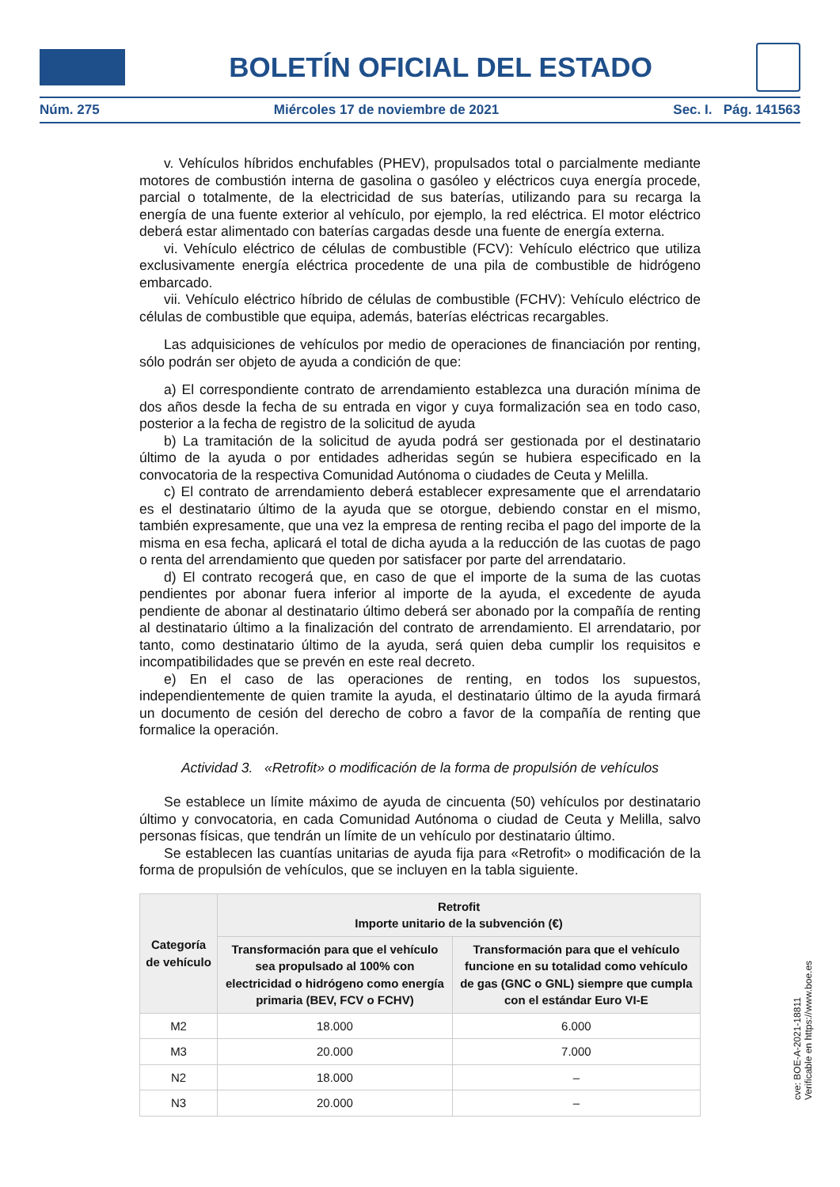BOLETÍN OFICIAL DEL ESTADO
Núm. 275 Miércoles 17 de noviembre de 2021 Sec. I. Pág. 141563
v. Vehículos híbridos enchufables (PHEV), propulsados total o parcialmente mediante motores de combustión interna de gasolina o gasóleo y eléctricos cuya energía procede, parcial o totalmente, de la electricidad de sus baterías, utilizando para su recarga la energía de una fuente exterior al vehículo, por ejemplo, la red eléctrica. El motor eléctrico deberá estar alimentado con baterías cargadas desde una fuente de energía externa.
vi. Vehículo eléctrico de células de combustible (FCV): Vehículo eléctrico que utiliza exclusivamente energía eléctrica procedente de una pila de combustible de hidrógeno embarcado.
vii. Vehículo eléctrico híbrido de células de combustible (FCHV): Vehículo eléctrico de células de combustible que equipa, además, baterías eléctricas recargables.
Las adquisiciones de vehículos por medio de operaciones de financiación por renting, sólo podrán ser objeto de ayuda a condición de que:
a) El correspondiente contrato de arrendamiento establezca una duración mínima de dos años desde la fecha de su entrada en vigor y cuya formalización sea en todo caso, posterior a la fecha de registro de la solicitud de ayuda
b) La tramitación de la solicitud de ayuda podrá ser gestionada por el destinatario último de la ayuda o por entidades adheridas según se hubiera especificado en la convocatoria de la respectiva Comunidad Autónoma o ciudades de Ceuta y Melilla.
c) El contrato de arrendamiento deberá establecer expresamente que el arrendatario es el destinatario último de la ayuda que se otorgue, debiendo constar en el mismo, también expresamente, que una vez la empresa de renting reciba el pago del importe de la misma en esa fecha, aplicará el total de dicha ayuda a la reducción de las cuotas de pago o renta del arrendamiento que queden por satisfacer por parte del arrendatario.
d) El contrato recogerá que, en caso de que el importe de la suma de las cuotas pendientes por abonar fuera inferior al importe de la ayuda, el excedente de ayuda pendiente de abonar al destinatario último deberá ser abonado por la compañía de renting al destinatario último a la finalización del contrato de arrendamiento. El arrendatario, por tanto, como destinatario último de la ayuda, será quien deba cumplir los requisitos e incompatibilidades que se prevén en este real decreto.
e) En el caso de las operaciones de renting, en todos los supuestos, independientemente de quien tramite la ayuda, el destinatario último de la ayuda firmará un documento de cesión del derecho de cobro a favor de la compañía de renting que formalice la operación.
Actividad 3. «Retrofit» o modificación de la forma de propulsión de vehículos
Se establece un límite máximo de ayuda de cincuenta (50) vehículos por destinatario último y convocatoria, en cada Comunidad Autónoma o ciudad de Ceuta y Melilla, salvo personas físicas, que tendrán un límite de un vehículo por destinatario último.
Se establecen las cuantías unitarias de ayuda fija para «Retrofit» o modificación de la forma de propulsión de vehículos, que se incluyen en la tabla siguiente.
| Categoría de vehículo | Retrofit Importe unitario de la subvención (€) | |
| --- | --- | --- |
| | Transformación para que el vehículo sea propulsado al 100% con electricidad o hidrógeno como energía primaria (BEV, FCV o FCHV) | Transformación para que el vehículo funcione en su totalidad como vehículo de gas (GNC o GNL) siempre que cumpla con el estándar Euro VI-E |
| M2 | 18.000 | 6.000 |
| M3 | 20.000 | 7.000 |
| N2 | 18.000 | – |
| N3 | 20.000 | – |
cve: BOE-A-2021-18811
Verificable en https://www.boe.es